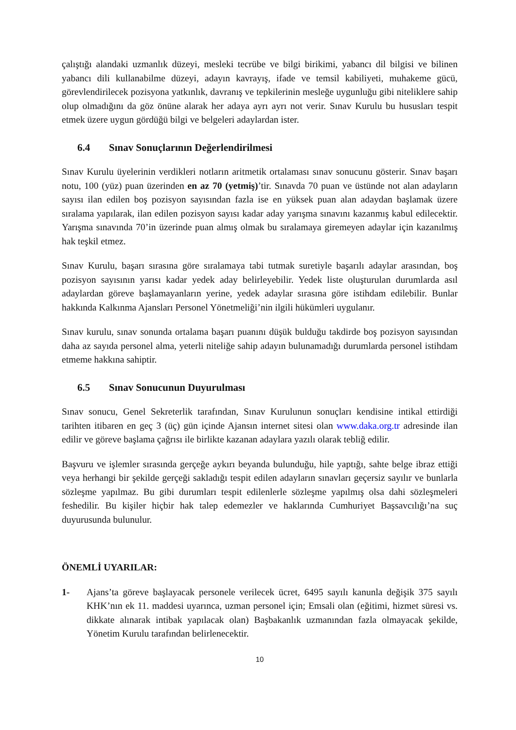çalıştığı alandaki uzmanlık düzeyi, mesleki tecrübe ve bilgi birikimi, yabancı dil bilgisi ve bilinen yabancı dili kullanabilme düzeyi, adayın kavrayış, ifade ve temsil kabiliyeti, muhakeme gücü, görevlendirilecek pozisyona yatkınlık, davranış ve tepkilerinin mesleğe uygunluğu gibi niteliklere sahip olup olmadığını da göz önüne alarak her adaya ayrı ayrı not verir. Sınav Kurulu bu hususları tespit etmek üzere uygun gördüğü bilgi ve belgeleri adaylardan ister.
6.4 Sınav Sonuçlarının Değerlendirilmesi
Sınav Kurulu üyelerinin verdikleri notların aritmetik ortalaması sınav sonucunu gösterir. Sınav başarı notu, 100 (yüz) puan üzerinden en az 70 (yetmiş)’tir. Sınavda 70 puan ve üstünde not alan adayların sayısı ilan edilen boş pozisyon sayısından fazla ise en yüksek puan alan adaydan başlamak üzere sıralama yapılarak, ilan edilen pozisyon sayısı kadar aday yarışma sınavını kazanmış kabul edilecektir. Yarışma sınavında 70’in üzerinde puan almış olmak bu sıralamaya giremeyen adaylar için kazanılmış hak teşkil etmez.
Sınav Kurulu, başarı sırasına göre sıralamaya tabi tutmak suretiyle başarılı adaylar arasından, boş pozisyon sayısının yarısı kadar yedek aday belirleyebilir. Yedek liste oluşturulan durumlarda asıl adaylardan göreve başlamayanların yerine, yedek adaylar sırasına göre istihdam edilebilir. Bunlar hakkında Kalkınma Ajansları Personel Yönetmeliği’nin ilgili hükümleri uygulanır.
Sınav kurulu, sınav sonunda ortalama başarı puanını düşük bulduğu takdirde boş pozisyon sayısından daha az sayıda personel alma, yeterli niteliğe sahip adayın bulunamadığı durumlarda personel istihdam etmeme hakkına sahiptir.
6.5 Sınav Sonucunun Duyurulması
Sınav sonucu, Genel Sekreterlik tarafından, Sınav Kurulunun sonuçları kendisine intikal ettirdiği tarihten itibaren en geç 3 (üç) gün içinde Ajansın internet sitesi olan www.daka.org.tr adresinde ilan edilir ve göreve başlama çağrısı ile birlikte kazanan adaylara yazılı olarak tebliğ edilir.
Başvuru ve işlemler sırasında gerçeğe aykırı beyanda bulunduğu, hile yaptığı, sahte belge ibraz ettiği veya herhangi bir şekilde gerçeği sakladığı tespit edilen adayların sınavları geçersiz sayılır ve bunlarla sözleşme yapılmaz. Bu gibi durumları tespit edilenlerle sözleşme yapılmış olsa dahi sözleşmeleri feshedilir. Bu kişiler hiçbir hak talep edemezler ve haklarında Cumhuriyet Başsavcılığı’na suç duyurusunda bulunulur.
ÖNEMLİ UYARILAR:
1- Ajans’ta göreve başlayacak personele verilecek ücret, 6495 sayılı kanunla değişik 375 sayılı KHK’nın ek 11. maddesi uyarınca, uzman personel için; Emsali olan (eğitimi, hizmet süresi vs. dikkate alınarak intibak yapılacak olan) Başbakanlık uzmanından fazla olmayacak şekilde, Yönetim Kurulu tarafından belirlenecektir.
10